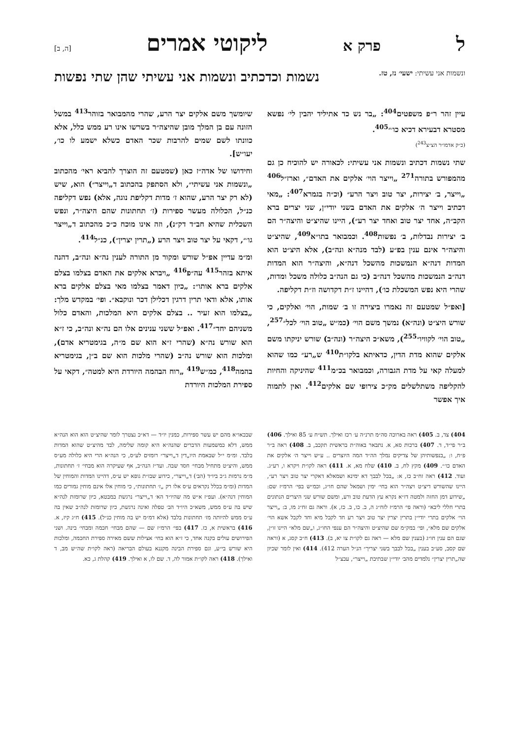לפרק א ליקוטי אמרים [ה, ב]
ונשמות אני עשיתי: ישעי׳ נז, טז.
נשמות וכדכתיב ונשמות אני עשיתי שהן שתי נפשות
עיין זהר ר״פ משפטים<sup>404</sup>: „בר נש כד אתיליד יהבין לי׳ נפשא מסטרא דבעירא דכיא כו׳״<sup>405</sup>.
(כ״ק אדמו״ר הצ״צ<sup>243</sup>)
שתי נשמות דכתיב ונשמות אני עשיתי: לכאורה יש להוכיח כן גם מהמפורש בתורה<sup>271</sup> „וייצר הוי׳ אלקים את האדם״, וארז״ל<sup>406</sup> „וייצר, ב׳ יצירות, יצר טוב ויצר הרע״ (וכ״ה בגמרא<sup>407</sup>: „מאי דכתיב וייצר ה׳ אלקים את האדם בשני יודי״ן, שני יצרים ברא הקב״ה, אחד יצר טוב ואחד יצר רע״), היינו שהיצ״ט והיצה״ר הם ב׳ יצירות נבדלות, ב׳ נפשות<sup>408</sup>. וכמבואר בתו״א<sup>409</sup>, שהיצ״ט והיצה״ר אינם ענין בפ״ע (לבד מנה״א ונה״ב), אלא היצ״ט הוא המדות דנה״א הנמשכות מהשכל דנה״א, והיצה״ר הוא המדות דנה״ב הנמשכות מהשכל דנה״ב (כי גם הנה״ב כלולה משכל ומדות, שהרי היא נפש המשכלת כו׳), דהיינו ז״ת דקדושה וז״ת דקליפה.
[ואפ״ל שמטעם זה נאמרו ביצירה זו ב׳ שמות, הוי׳ ואלקים, כי שורש היצ״ט (ונה״א) נמשך משם הוי׳ (כמ״ש „טוב הוי׳ לכל״<sup>257</sup>, „טוב הוי׳ לקוויו״<sup>255</sup>), משא״כ היצה״ר (ונה״ב) שורש יניקתו משם אלקים שהוא מדת הדין, כדאיתא בלקו״ת<sup>410</sup> ש„רע״ כמו שהוא למעלה קאי על מדת הגבורה, וכמבואר בכ״מ<sup>411</sup> שהיניקה והחיות להקליפה משתלשלים מק״כ צירופי שם אלקים<sup>412</sup>. ואין לתמוה איך אפשר
שיומשך משם אלקים יצר הרע, שהרי מהמבואר בזוהר<sup>413</sup> במשל הזונה עם בן המלך מובן שהיצה״ר בשרשו אינו רע ממש כלל, אלא כוונתו לשם שמים להרבות שכר האדם כשלא ישמע לו כו׳, יעו״ש].
וחידושו של אדה״ז כאן (שמטעם זה הוצרך להביא ראי׳ מהכתוב „ונשמות אני עשיתי״, ולא הסתפק בהכתוב ד„וייצר״) הוא, שיש (לא רק יצר הרע, שהוא ז׳ מדות דקליפת נוגה, אלא) נפש דקליפה כנ״ל, הכלולה מעשר ספירות (ז׳ תחתונות שהם היצה״ר, ונפש השכלית שהיא חב״ד דק״נ), וזה אינו מוכח כ״כ מהכתוב ד„וייצר גו׳״, דקאי על יצר טוב ויצר הרע („תרין יצרין״), כנ״ל<sup>414</sup>.
ומ״מ עדיין אפ״ל שורש ומקור מן התורה לענין נה״א ונה״ב, דהנה איתא בזהר<sup>415</sup> עה״פ<sup>416</sup> „ויברא אלקים את האדם בצלמו בצלם אלקים ברא אותו״: „כיון דאמר בצלמו מאי בצלם אלקים ברא אותו, אלא ודאי תרין דרגין דכלילן דכר ונוקבא״. ופי׳ במקדש מלך: „בצלמו הוא זעיר .. בצלם אלקים היא המלכות, והאדם כלול משניהם יחד״<sup>417</sup>. ואפ״ל ששני ענינים אלו הם נה״א ונה״ב, כי ז״א הוא שורש נה״א (שהרי ז״א הוא שם מ״ה, בגימטריא אדם), ומלכות הוא שורש נה״ב (שהרי מלכות הוא שם ב״ן, בגימטריא בהמה<sup>418</sup>, כמ״ש<sup>419</sup> „רוח הבהמה היורדת היא למטה״, דקאי על ספירת המלכות היורדת
404) צד, ב. 405) ראה בארוכה סה״מ תרנ״ה ע׳ רכז ואילך. תש״ח ע׳ 85 ואילך. 406) ב״ר פי״ד, ד. 407) ברכות סא, א. נתבאר באוה״ת בראשית תקכב, ב. 408) ראה ב״ר פ״ח, ו: „בנפשותיהן של צדיקים נמלך הה״ד המה היוצרים .. ע״ש וייצר ה׳ אלקים את האדם כו׳״. 409) מקץ לח, ב. 410) שלח מא, א. 411) ראה לקו״ת ויקרא ו, רע״ג. ועוד. 412) ראה זח״ב כז, א: „בכל לבבך דא ימינא ושמאלא דאקרי יצר טוב ויצר רע״, היינו שהשורש דיצ״ט ויצה״ר הוא בחי׳ ימין ושמאל שהם חו״ג, וכמ״ש בפי׳ הרמ״ז שם: „שידוע דמן החזה ולמטה דז״א נקרא עץ הדעת טוב ורע, ומשם שורש שני היצרים הנתונים בתרי חללי ליבא״ (וראה פי׳ הרמ״ז לזח״ג ה, ב. כו, ב. כז, א). וראה גם זח״ג מו, ב: „וייצר הוי׳ אלקים בתרי יודי״ן בתרין יצרין יצר טוב ויצר רע חד לקבל מיא וחד לקבל אשא הוי׳ אלקים שם מלא״, ופי׳ במק״מ שם שהיצ״ט והיצה״ר הם ענפי החו״ג, ו„שם מלא״ היינו זו״ן, שגם הם ענין חו״ג (בענין שם מלא — ראה גם לקו״ת צו יא, ב). 413) ח״ב קסג, א (וראה שם קסב, סע״ב בענין „בכל לבבך בשני יצריך״ הנ״ל הערה 412). 414) ואין לומר שכיון שה„תרין יצרין״ נלמדים מהב׳ יודי״ן שבתיבת „וייצר״, עכצ״ל
שבכאו״א מהם יש עשר ספירות, כמנין יו״ד — דא״כ נצטרך לומר שהיצ״ט הוא הוא הנה״א ממש, דלא כמשמעות הדברים שהנה״א היא קומה שלימה, לבד מהיצ״ט שהוא המדות בלבד. ומ״מ י״ל שבאמת היו„דין ד„וייצר״ רומזים לע״ס, כי הנה״א הרי היא כלולה מע״ס ממש, והיצ״ט מתחיל מבחי׳ חסד שבה. ועד״ז הנה״ב, אף שעיקרה הוא מבחי׳ ז׳ תחתונות, מ״מ נרמזת ג״כ ביו״ד (הב׳) ד„וייצר״, כידוע שבז״ת גופא יש ע״ס, דהיינו המדות והמוחין של המדות (ומ״מ בכלל נקראים ע״ס אלו רק „ז׳ תחתונות״, כי מוחין אלו אינם מוחין גמורים כמו המוחין דנה״א). ועפ״ז א״ש מה שהיו״ד הא׳ ד„וייצר״ נרגשת במבטא, כיון שרומזת לנה״א שיש בה ע״ס ממש, משא״כ היו״ד הב׳ טפלה ואינה נרגשת, כיון שרומזת לנה״ב שאין בה ע״ס ממש להיותה מז׳ תחתונות בלבד (אלא דמ״מ יש בה מוחין כנ״ל). 415) ח״ג קיז, א. 416) בראשית א, כז. 417) בפי׳ הרמ״ז שם — שהם מבחי׳ חכמה ומבחי׳ בינה. ושני הפירושים עולים בקנה אחד, כי ז״א הוא בחי׳ אצילות ששם מאירה ספירת החכמה, ומלכות היא שורש בי״ע, וגם ספירת הבינה מקננא בעולם הבריאה (ראה לקו״ת שה״ש מב, ד ואילך). 418) ראה לקו״ת אמור לה, ד. שם לו, א ואילך. 419) קהלת ג, כא.